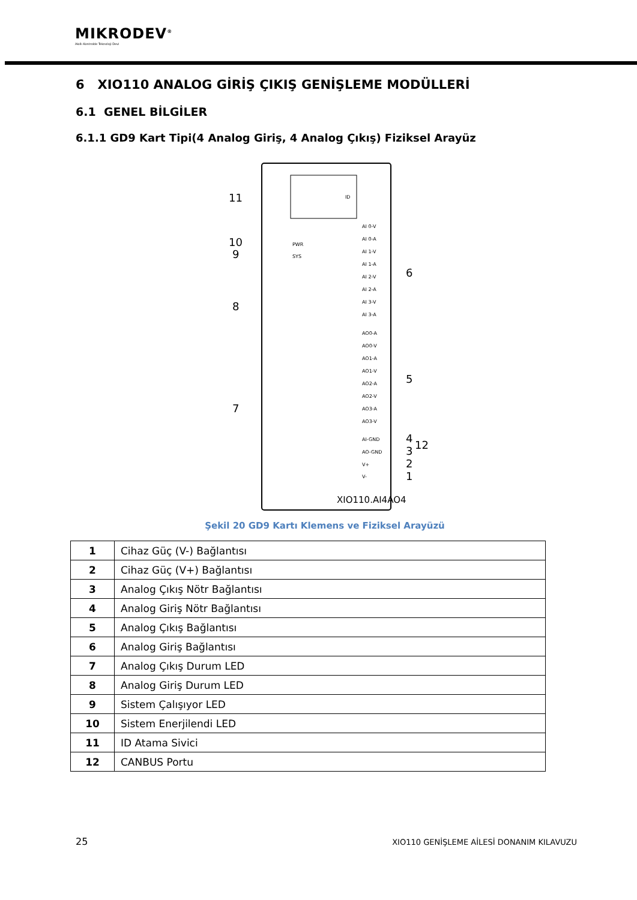MIKRODEV<sup>®</sup>
Akıllı Kontrolde Teknoloji Devi
6 XIO110 ANALOG GİRİŞ ÇIKIŞ GENİŞLEME MODÜLLERİ
6.1 GENEL BİLGİLER
6.1.1 GD9 Kart Tipi(4 Analog Giriş, 4 Analog Çıkış) Fiziksel Arayüz
ID
11
10
PWR
9
SYS
8
7
AI 0-V
AI 0-A
AI 1-V
AI 1-A
AI 2-V
AI 2-A
AI 3-V
AI 3-A
6
AO0-A
AO0-V
AO1-A
AO1-V
AO2-A
AO2-V
AO3-A
AO3-V
5
AI-GND
AO-GND
V+
V-
4
3
2
1
12
XIO110.AI4AO4
Şekil 20 GD9 Kartı Klemens ve Fiziksel Arayüzü
| 1 | Cihaz Güç (V-) Bağlantısı |
| 2 | Cihaz Güç (V+) Bağlantısı |
| 3 | Analog Çıkış Nötr Bağlantısı |
| 4 | Analog Giriş Nötr Bağlantısı |
| 5 | Analog Çıkış Bağlantısı |
| 6 | Analog Giriş Bağlantısı |
| 7 | Analog Çıkış Durum LED |
| 8 | Analog Giriş Durum LED |
| 9 | Sistem Çalışıyor LED |
| 10 | Sistem Enerjilendi LED |
| 11 | ID Atama Sivici |
| 12 | CANBUS Portu |
25 XIO110 GENİŞLEME AİLESİ DONANIM KILAVUZU